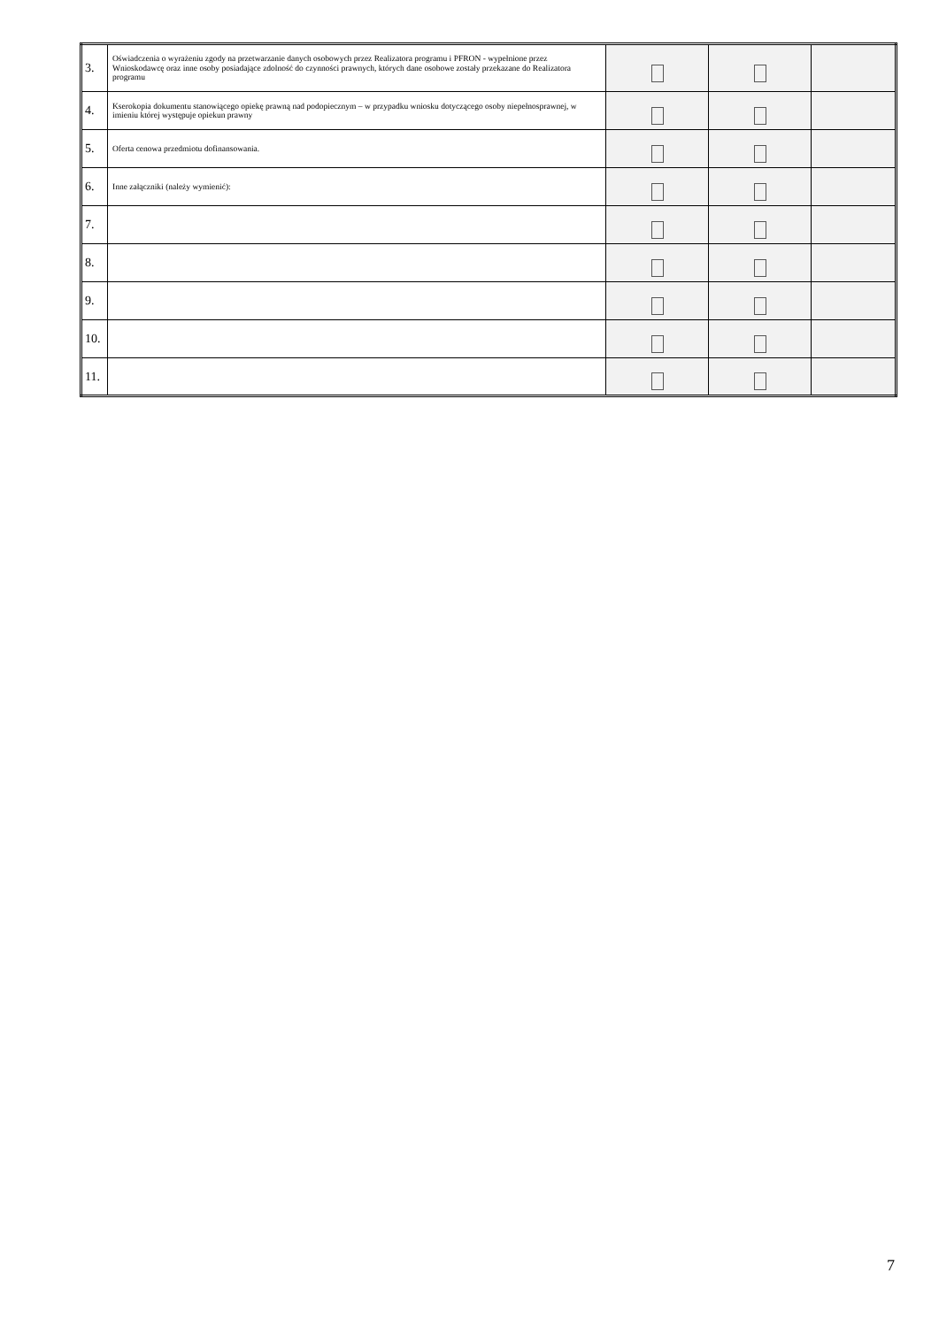| 3. | Oświadczenia o wyrażeniu zgody na przetwarzanie danych osobowych przez Realizatora programu i PFRON - wypełnione przez Wnioskodawcę oraz inne osoby posiadające zdolność do czynności prawnych, których dane osobowe zostały przekazane do Realizatora programu | | | |
| 4. | Kserokopia dokumentu stanowiącego opiekę prawną nad podopiecznym – w przypadku wniosku dotyczącego osoby niepełnosprawnej, w imieniu której występuje opiekun prawny | | | |
| 5. | Oferta cenowa przedmiotu dofinansowania. | | | |
| 6. | Inne załączniki (należy wymienić): | | | |
| 7. | | | | |
| 8. | | | | |
| 9. | | | | |
| 10. | | | | |
| 11. | | | | |
7